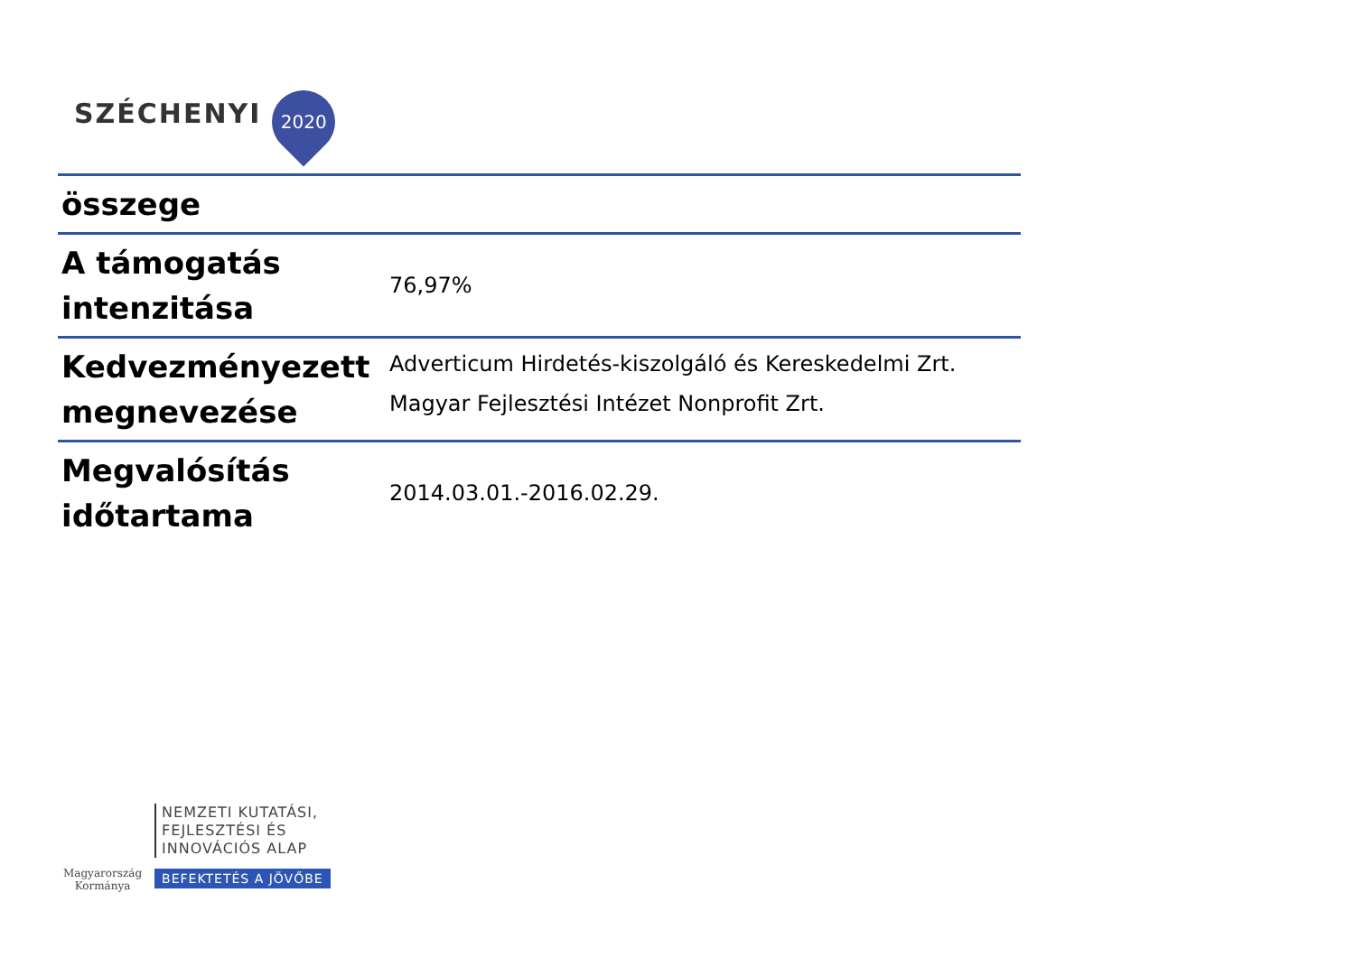SZÉCHENYI
2020
| összege | |
| A támogatás intenzitása | 76,97% |
| Kedvezményezett megnevezése | Adverticum Hirdetés-kiszolgáló és Kereskedelmi Zrt. Magyar Fejlesztési Intézet Nonprofit Zrt. |
| Megvalósítás időtartama | 2014.03.01.-2016.02.29. |
Magyarország
Kormánya
NEMZETI KUTATÁSI,
FEJLESZTÉSI ÉS
INNOVÁCIÓS ALAP
BEFEKTETÉS A JÖVŐBE